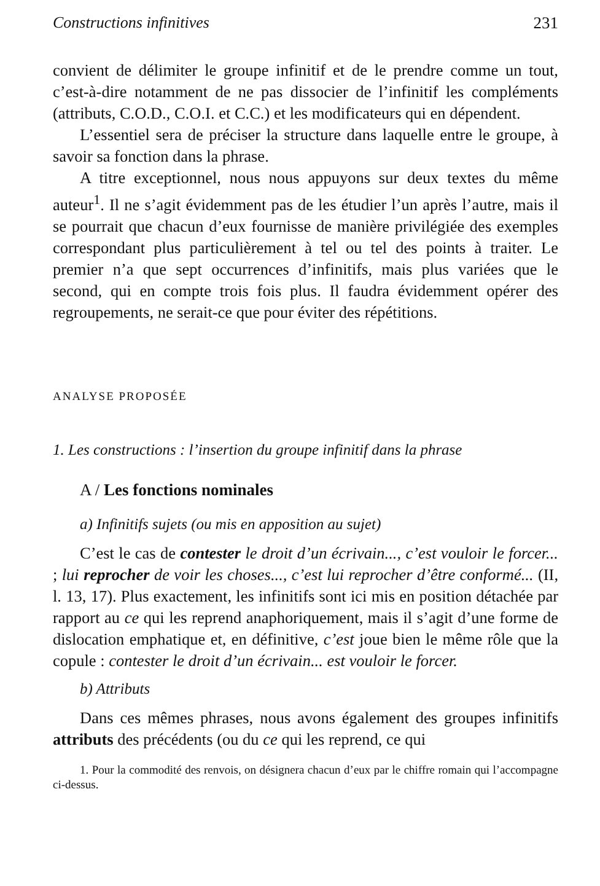Constructions infinitives 231
convient de délimiter le groupe infinitif et de le prendre comme un tout, c’est-à-dire notamment de ne pas dissocier de l’infinitif les compléments (attributs, C.O.D., C.O.I. et C.C.) et les modificateurs qui en dépendent.
L’essentiel sera de préciser la structure dans laquelle entre le groupe, à savoir sa fonction dans la phrase.
A titre exceptionnel, nous nous appuyons sur deux textes du même auteur<sup>1</sup>. Il ne s’agit évidemment pas de les étudier l’un après l’autre, mais il se pourrait que chacun d’eux fournisse de manière privilégiée des exemples correspondant plus particulièrement à tel ou tel des points à traiter. Le premier n’a que sept occurrences d’infinitifs, mais plus variées que le second, qui en compte trois fois plus. Il faudra évidemment opérer des regroupements, ne serait-ce que pour éviter des répétitions.
ANALYSE PROPOSÉE
1. Les constructions : l’insertion du groupe infinitif dans la phrase
A / Les fonctions nominales
a) Infinitifs sujets (ou mis en apposition au sujet)
C’est le cas de contester le droit d’un écrivain..., c’est vouloir le forcer... ; lui reprocher de voir les choses..., c’est lui reprocher d’être conformé... (II, l. 13, 17). Plus exactement, les infinitifs sont ici mis en position détachée par rapport au ce qui les reprend anaphoriquement, mais il s’agit d’une forme de dislocation emphatique et, en définitive, c’est joue bien le même rôle que la copule : contester le droit d’un écrivain... est vouloir le forcer.
b) Attributs
Dans ces mêmes phrases, nous avons également des groupes infinitifs attributs des précédents (ou du ce qui les reprend, ce qui
1. Pour la commodité des renvois, on désignera chacun d’eux par le chiffre romain qui l’accompagne ci-dessus.